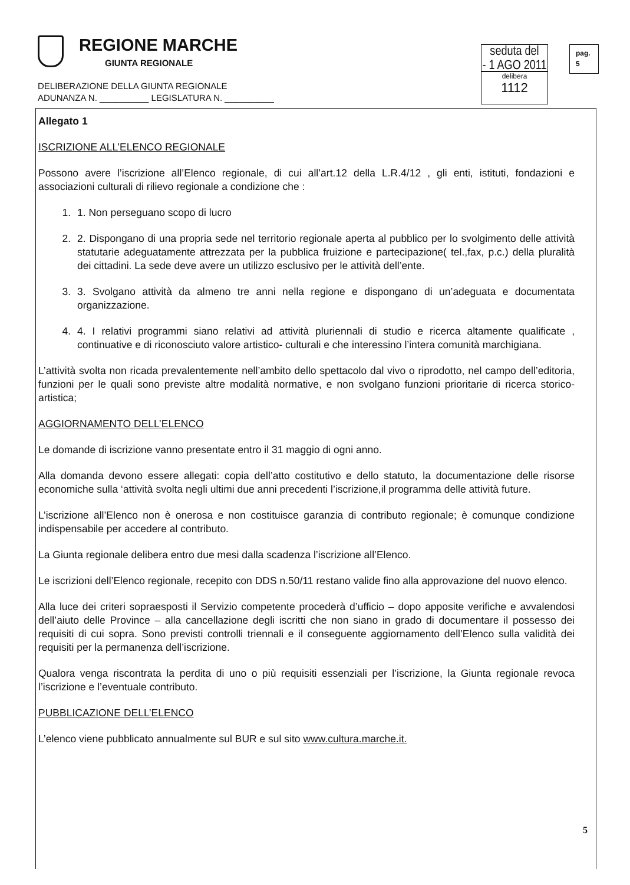REGIONE MARCHE
GIUNTA REGIONALE
DELIBERAZIONE DELLA GIUNTA REGIONALE
ADUNANZA N. __________ LEGISLATURA N. __________
seduta del
- 1 AGO 2011
delibera
1112
pag.
5
Allegato 1
ISCRIZIONE ALL’ELENCO REGIONALE
Possono avere l’iscrizione all’Elenco regionale, di cui all’art.12 della L.R.4/12 , gli enti, istituti, fondazioni e associazioni culturali di rilievo regionale a condizione che :
1. 1. Non perseguano scopo di lucro
2. 2. Dispongano di una propria sede nel territorio regionale aperta al pubblico per lo svolgimento delle attività statutarie adeguatamente attrezzata per la pubblica fruizione e partecipazione( tel.,fax, p.c.) della pluralità dei cittadini. La sede deve avere un utilizzo esclusivo per le attività dell’ente.
3. 3. Svolgano attività da almeno tre anni nella regione e dispongano di un’adeguata e documentata organizzazione.
4. 4. I relativi programmi siano relativi ad attività pluriennali di studio e ricerca altamente qualificate , continuative e di riconosciuto valore artistico- culturali e che interessino l’intera comunità marchigiana.
L’attività svolta non ricada prevalentemente nell’ambito dello spettacolo dal vivo o riprodotto, nel campo dell’editoria, funzioni per le quali sono previste altre modalità normative, e non svolgano funzioni prioritarie di ricerca storico- artistica;
AGGIORNAMENTO DELL’ELENCO
Le domande di iscrizione vanno presentate entro il 31 maggio di ogni anno.
Alla domanda devono essere allegati: copia dell’atto costitutivo e dello statuto, la documentazione delle risorse economiche sulla ‘attività svolta negli ultimi due anni precedenti l’iscrizione,il programma delle attività future.
L’iscrizione all’Elenco non è onerosa e non costituisce garanzia di contributo regionale; è comunque condizione indispensabile per accedere al contributo.
La Giunta regionale delibera entro due mesi dalla scadenza l’iscrizione all’Elenco.
Le iscrizioni dell’Elenco regionale, recepito con DDS n.50/11 restano valide fino alla approvazione del nuovo elenco.
Alla luce dei criteri sopraesposti il Servizio competente procederà d’ufficio – dopo apposite verifiche e avvalendosi dell’aiuto delle Province – alla cancellazione degli iscritti che non siano in grado di documentare il possesso dei requisiti di cui sopra. Sono previsti controlli triennali e il conseguente aggiornamento dell’Elenco sulla validità dei requisiti per la permanenza dell’iscrizione.
Qualora venga riscontrata la perdita di uno o più requisiti essenziali per l’iscrizione, la Giunta regionale revoca l’iscrizione e l’eventuale contributo.
PUBBLICAZIONE DELL’ELENCO
L’elenco viene pubblicato annualmente sul BUR e sul sito www.cultura.marche.it.
5